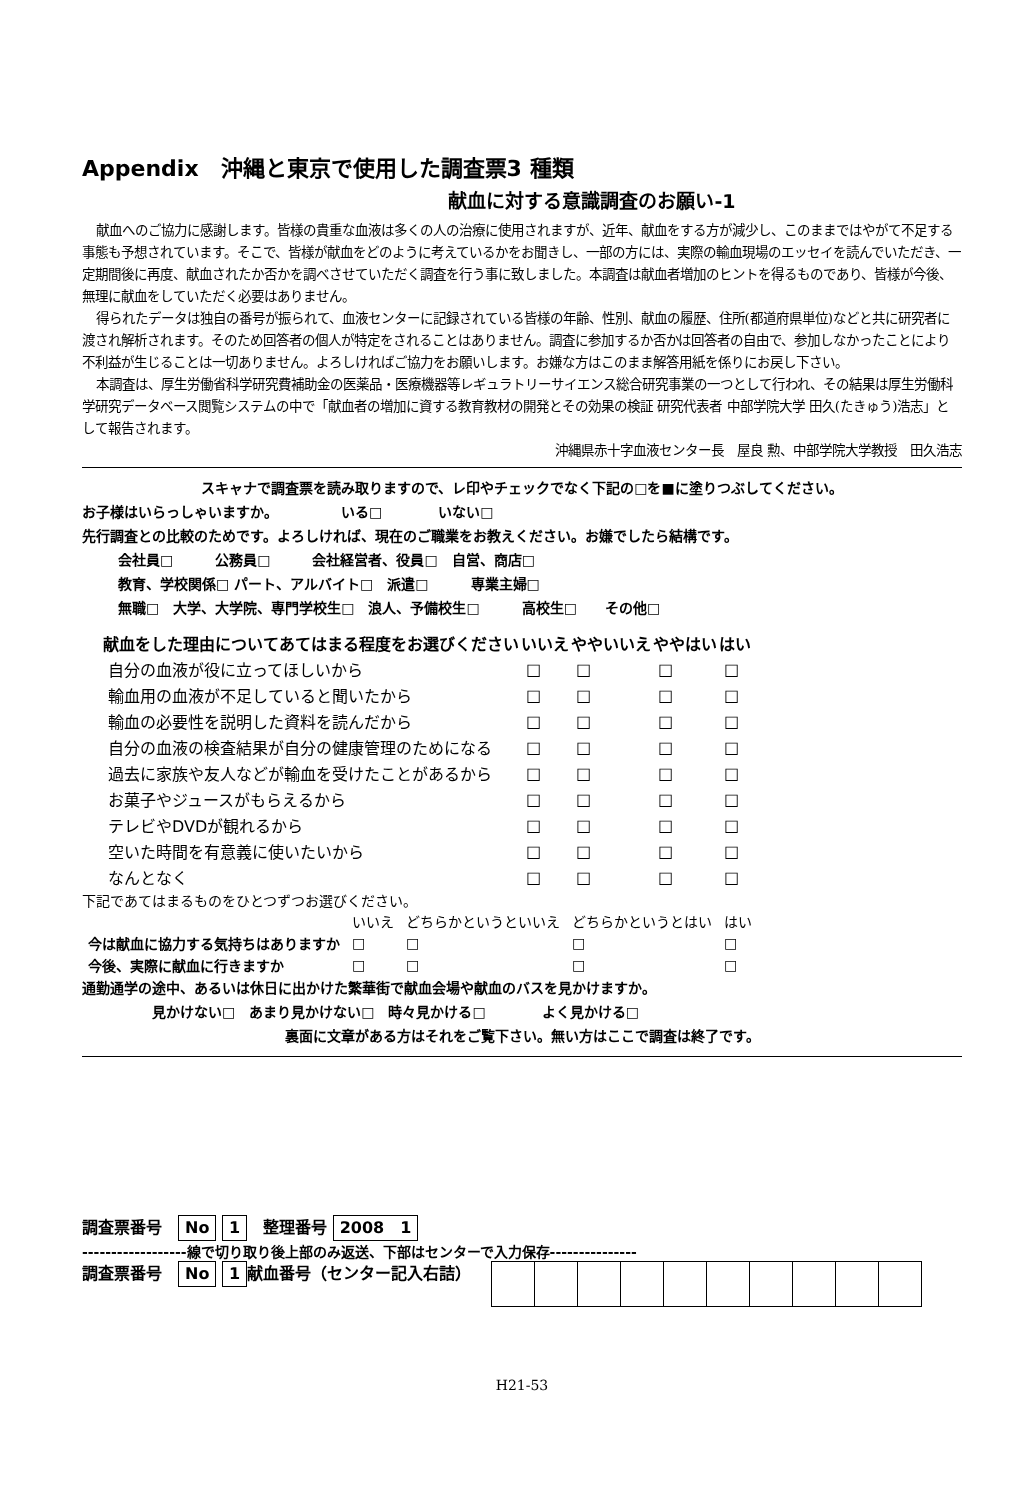Appendix　沖縄と東京で使用した調査票3 種類
献血に対する意識調査のお願い-1
献血へのご協力に感謝します。皆様の貴重な血液は多くの人の治療に使用されますが、近年、献血をする方が減少し、このままではやがて不足する事態も予想されています。そこで、皆様が献血をどのように考えているかをお聞きし、一部の方には、実際の輸血現場のエッセイを読んでいただき、一定期間後に再度、献血されたか否かを調べさせていただく調査を行う事に致しました。本調査は献血者増加のヒントを得るものであり、皆様が今後、無理に献血をしていただく必要はありません。
得られたデータは独自の番号が振られて、血液センターに記録されている皆様の年齢、性別、献血の履歴、住所(都道府県単位)などと共に研究者に渡され解析されます。そのため回答者の個人が特定をされることはありません。調査に参加するか否かは回答者の自由で、参加しなかったことにより不利益が生じることは一切ありません。よろしければご協力をお願いします。お嫌な方はこのまま解答用紙を係りにお戻し下さい。
本調査は、厚生労働省科学研究費補助金の医薬品・医療機器等レギュラトリーサイエンス総合研究事業の一つとして行われ、その結果は厚生労働科学研究データベース閲覧システムの中で「献血者の増加に資する教育教材の開発とその効果の検証 研究代表者 中部学院大学 田久(たきゅう)浩志」として報告されます。
沖縄県赤十字血液センター長　屋良 勲、中部学院大学教授　田久浩志
スキャナで調査票を読み取りますので、レ印やチェックでなく下記の□を■に塗りつぶしてください。
お子様はいらっしゃいますか。　　　　　いる□　　　　いない□
先行調査との比較のためです。よろしければ、現在のご職業をお教えください。お嫌でしたら結構です。
会社員□　　　公務員□　　　会社経営者、役員□　自営、商店□
教育、学校関係□ パート、アルバイト□　派遣□　　　専業主婦□
無職□　大学、大学院、専門学校生□　浪人、予備校生□　　　高校生□　　その他□
| 献血をした理由についてあてはまる程度をお選びください | いいえ | ややいいえ | ややはい | はい |
| --- | --- | --- | --- | --- |
| 自分の血液が役に立ってほしいから | □ | □ | □ | □ |
| 輸血用の血液が不足していると聞いたから | □ | □ | □ | □ |
| 輸血の必要性を説明した資料を読んだから | □ | □ | □ | □ |
| 自分の血液の検査結果が自分の健康管理のためになる | □ | □ | □ | □ |
| 過去に家族や友人などが輸血を受けたことがあるから | □ | □ | □ | □ |
| お菓子やジュースがもらえるから | □ | □ | □ | □ |
| テレビやDVDが観れるから | □ | □ | □ | □ |
| 空いた時間を有意義に使いたいから | □ | □ | □ | □ |
| なんとなく | □ | □ | □ | □ |
下記であてはまるものをひとつずつお選びください。
| | いいえ | どちらかというといいえ | どちらかというとはい | はい |
| 今は献血に協力する気持ちはありますか | □ | □ | □ | □ |
| 今後、実際に献血に行きますか | □ | □ | □ | □ |
通勤通学の途中、あるいは休日に出かけた繁華街で献血会場や献血のバスを見かけますか。
見かけない□　あまり見かけない□　時々見かける□　　　　よく見かける□
裏面に文章がある方はそれをご覧下さい。無い方はここで調査は終了です。
調査票番号　No 1　整理番号 2008　1
------------------線で切り取り後上部のみ返送、下部はセンターで入力保存---------------
調査票番号　No 1 献血番号（センター記入右詰）
H21-53